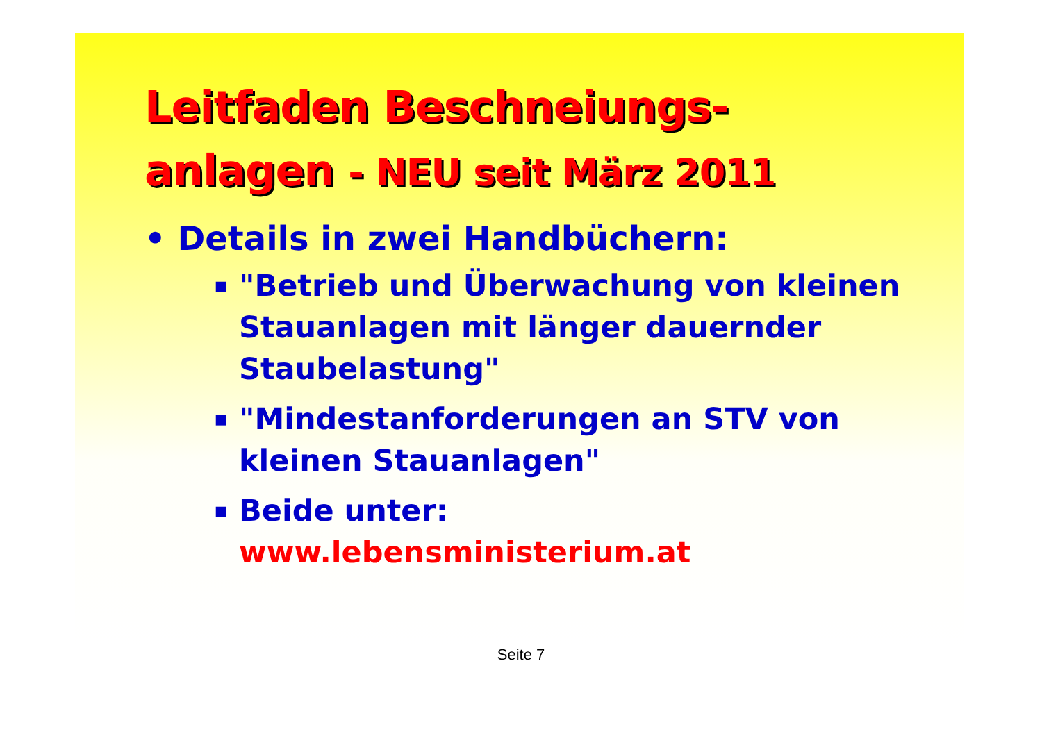Leitfaden Beschneiungs-
anlagen - NEU seit März 2011
• Details in zwei Handbüchern:
▪ "Betrieb und Überwachung von kleinen Stauanlagen mit länger dauernder Staubelastung"
▪ "Mindestanforderungen an STV von kleinen Stauanlagen"
▪ Beide unter:
www.lebensministerium.at
Seite 7